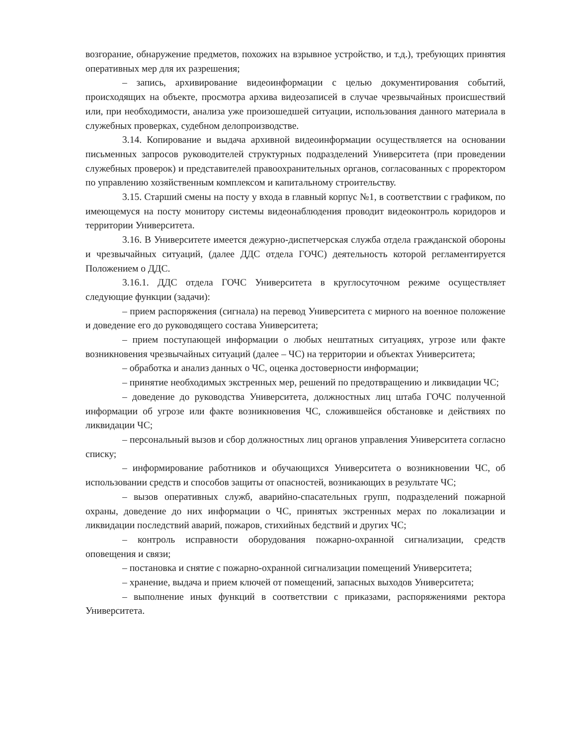возгорание, обнаружение предметов, похожих на взрывное устройство, и т.д.), требующих принятия оперативных мер для их разрешения;
– запись, архивирование видеоинформации с целью документирования событий, происходящих на объекте, просмотра архива видеозаписей в случае чрезвычайных происшествий или, при необходимости, анализа уже произошедшей ситуации, использования данного материала в служебных проверках, судебном делопроизводстве.
3.14. Копирование и выдача архивной видеоинформации осуществляется на основании письменных запросов руководителей структурных подразделений Университета (при проведении служебных проверок) и представителей правоохранительных органов, согласованных с проректором по управлению хозяйственным комплексом и капитальному строительству.
3.15. Старший смены на посту у входа в главный корпус №1, в соответствии с графиком, по имеющемуся на посту монитору системы видеонаблюдения проводит видеоконтроль коридоров и территории Университета.
3.16. В Университете имеется дежурно-диспетчерская служба отдела гражданской обороны и чрезвычайных ситуаций, (далее ДДС отдела ГОЧС) деятельность которой регламентируется Положением о ДДС.
3.16.1. ДДС отдела ГОЧС Университета в круглосуточном режиме осуществляет следующие функции (задачи):
– прием распоряжения (сигнала) на перевод Университета с мирного на военное положение и доведение его до руководящего состава Университета;
– прием поступающей информации о любых нештатных ситуациях, угрозе или факте возникновения чрезвычайных ситуаций (далее – ЧС) на территории и объектах Университета;
– обработка и анализ данных о ЧС, оценка достоверности информации;
– принятие необходимых экстренных мер, решений по предотвращению и ликвидации ЧС;
– доведение до руководства Университета, должностных лиц штаба ГОЧС полученной информации об угрозе или факте возникновения ЧС, сложившейся обстановке и действиях по ликвидации ЧС;
– персональный вызов и сбор должностных лиц органов управления Университета согласно списку;
– информирование работников и обучающихся Университета о возникновении ЧС, об использовании средств и способов защиты от опасностей, возникающих в результате ЧС;
– вызов оперативных служб, аварийно-спасательных групп, подразделений пожарной охраны, доведение до них информации о ЧС, принятых экстренных мерах по локализации и ликвидации последствий аварий, пожаров, стихийных бедствий и других ЧС;
– контроль исправности оборудования пожарно-охранной сигнализации, средств оповещения и связи;
– постановка и снятие с пожарно-охранной сигнализации помещений Университета;
– хранение, выдача и прием ключей от помещений, запасных выходов Университета;
– выполнение иных функций в соответствии с приказами, распоряжениями ректора Университета.